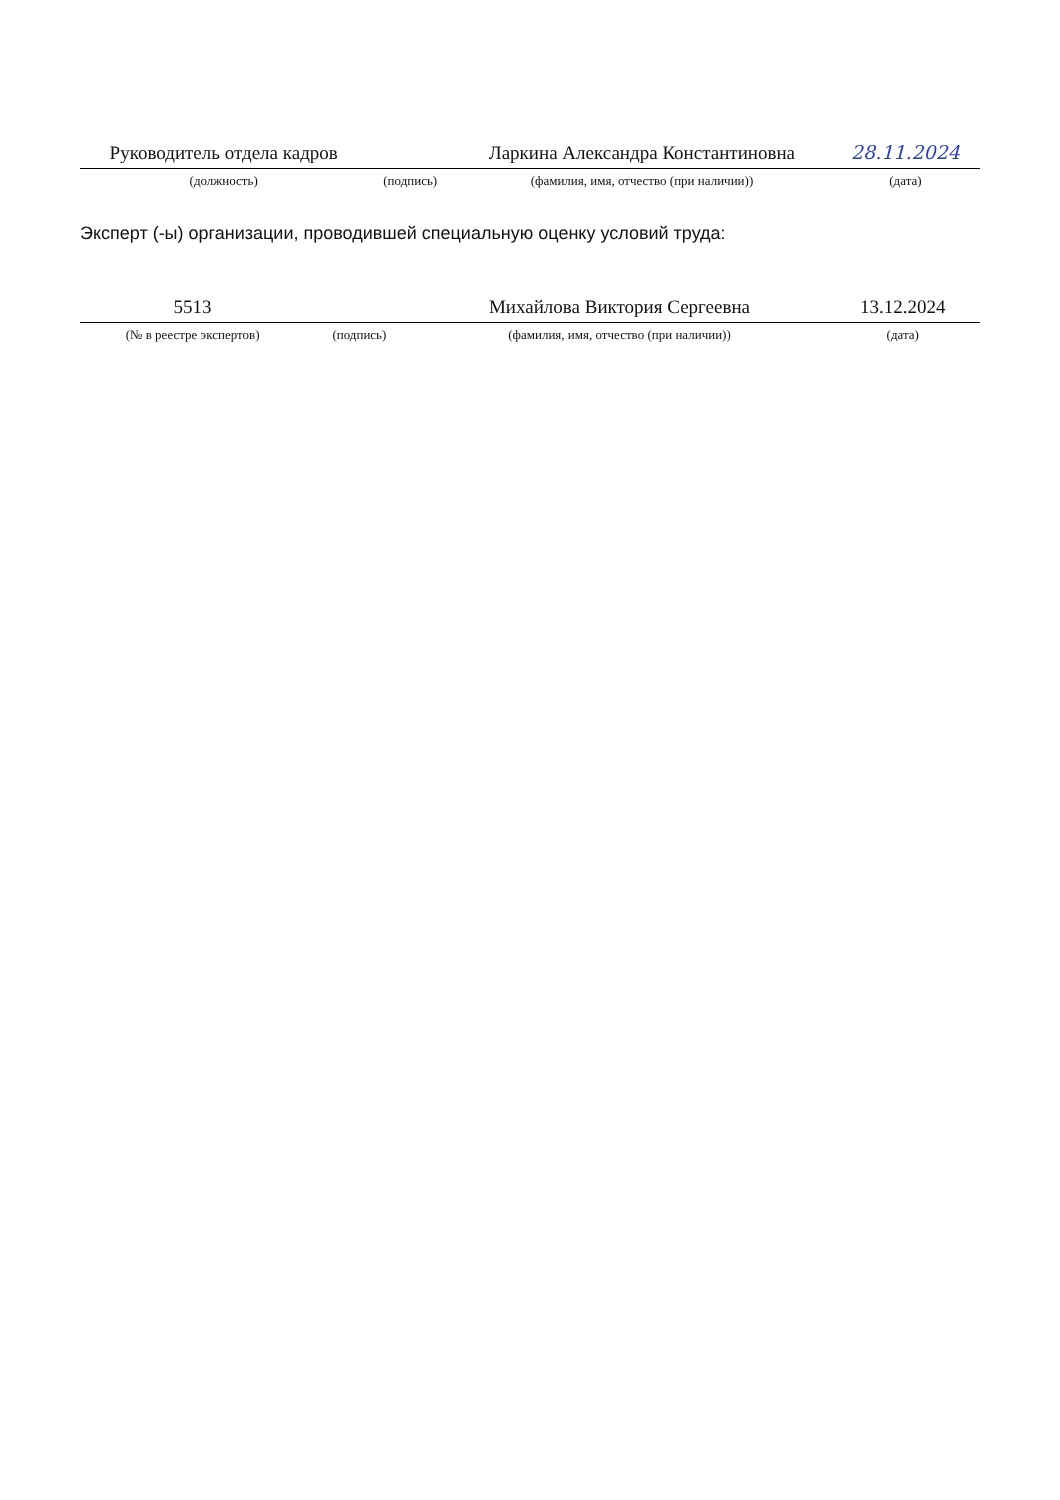| Руководитель отдела кадров | | Ларкина Александра Константиновна | 28.11.2024 |
| (должность) | (подпись) | (фамилия, имя, отчество (при наличии)) | (дата) |
Эксперт (-ы) организации, проводившей специальную оценку условий труда:
| 5513 | | Михайлова Виктория Сергеевна | 13.12.2024 |
| (№ в реестре экспертов) | (подпись) | (фамилия, имя, отчество (при наличии)) | (дата) |